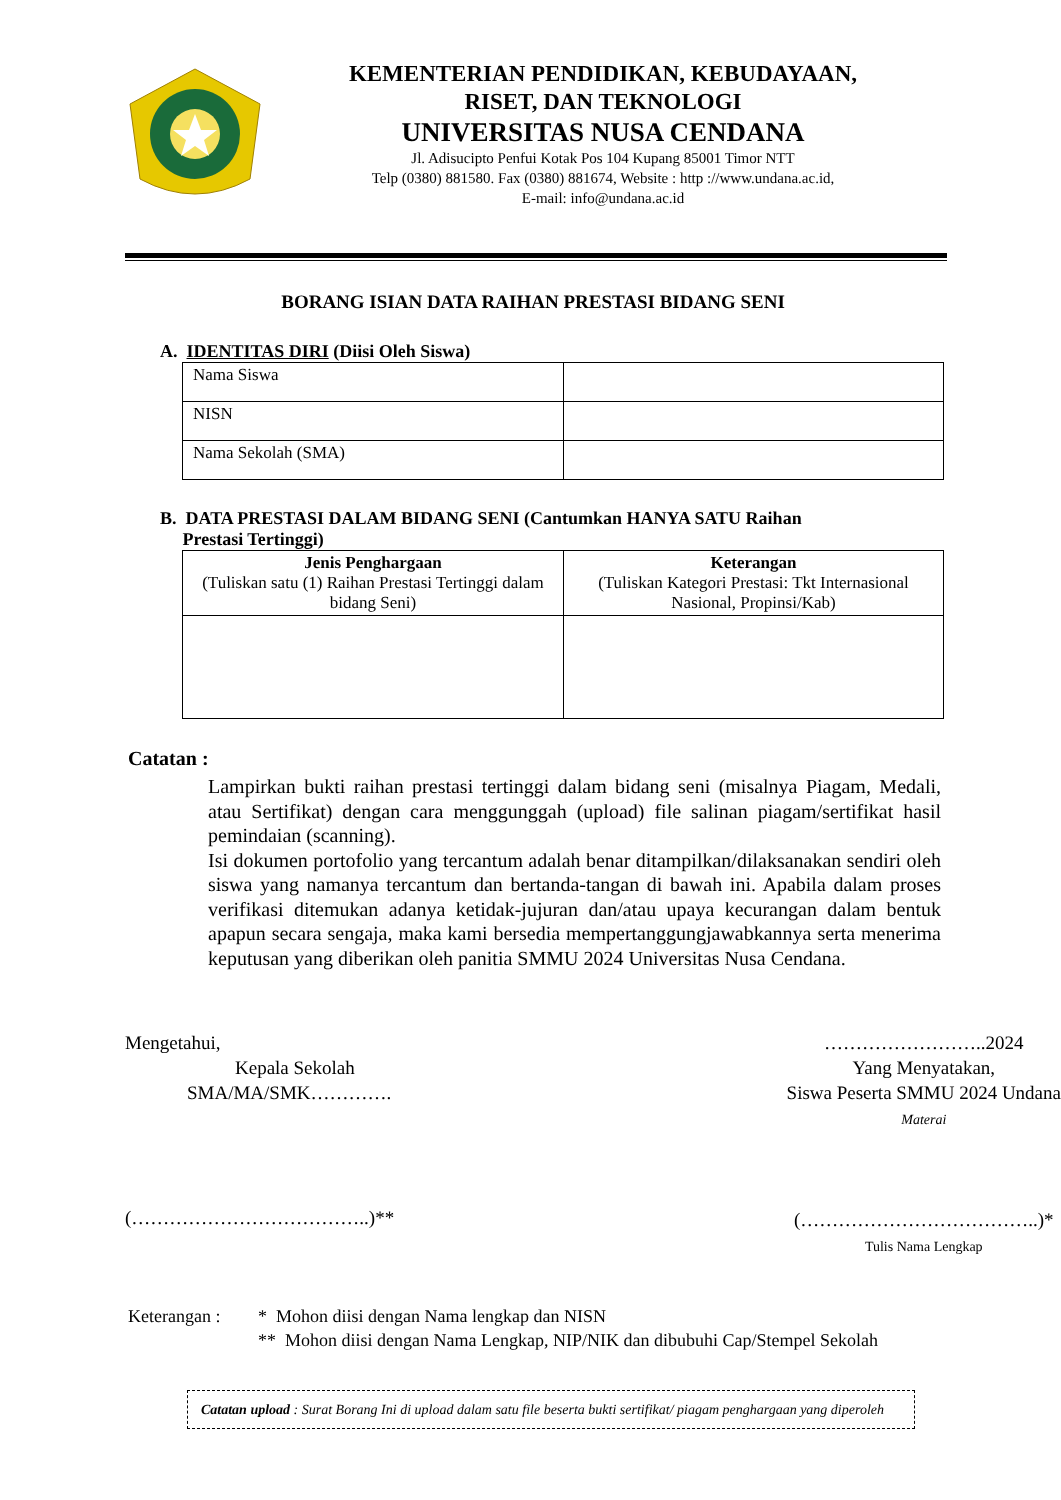KEMENTERIAN PENDIDIKAN, KEBUDAYAAN,
RISET, DAN TEKNOLOGI
UNIVERSITAS NUSA CENDANA
Jl. Adisucipto Penfui Kotak Pos 104 Kupang 85001 Timor NTT
Telp (0380) 881580. Fax (0380) 881674, Website : http ://www.undana.ac.id,
E-mail: info@undana.ac.id
BORANG ISIAN DATA RAIHAN PRESTASI BIDANG SENI
A. IDENTITAS DIRI (Diisi Oleh Siswa)
| Nama Siswa | |
| NISN | |
| Nama Sekolah (SMA) | |
B. DATA PRESTASI DALAM BIDANG SENI (Cantumkan HANYA SATU Raihan
Prestasi Tertinggi)
| Jenis Penghargaan (Tuliskan satu (1) Raihan Prestasi Tertinggi dalam bidang Seni) | Keterangan (Tuliskan Kategori Prestasi: Tkt Internasional Nasional, Propinsi/Kab) |
| --- | --- |
Catatan :
Lampirkan bukti raihan prestasi tertinggi dalam bidang seni (misalnya Piagam, Medali, atau Sertifikat) dengan cara menggunggah (upload) file salinan piagam/sertifikat hasil pemindaian (scanning).
Isi dokumen portofolio yang tercantum adalah benar ditampilkan/dilaksanakan sendiri oleh siswa yang namanya tercantum dan bertanda-tangan di bawah ini. Apabila dalam proses verifikasi ditemukan adanya ketidak-jujuran dan/atau upaya kecurangan dalam bentuk apapun secara sengaja, maka kami bersedia mempertanggungjawabkannya serta menerima keputusan yang diberikan oleh panitia SMMU 2024 Universitas Nusa Cendana.
Mengetahui,
Kepala Sekolah
SMA/MA/SMK………….
(………………………………..)**
……………………..2024
Yang Menyatakan,
Siswa Peserta SMMU 2024 Undana
Materai
(………………………………..)*
Tulis Nama Lengkap
Keterangan : * Mohon diisi dengan Nama lengkap dan NISN
** Mohon diisi dengan Nama Lengkap, NIP/NIK dan dibubuhi Cap/Stempel Sekolah
Catatan upload : Surat Borang Ini di upload dalam satu file beserta bukti sertifikat/ piagam penghargaan yang diperoleh